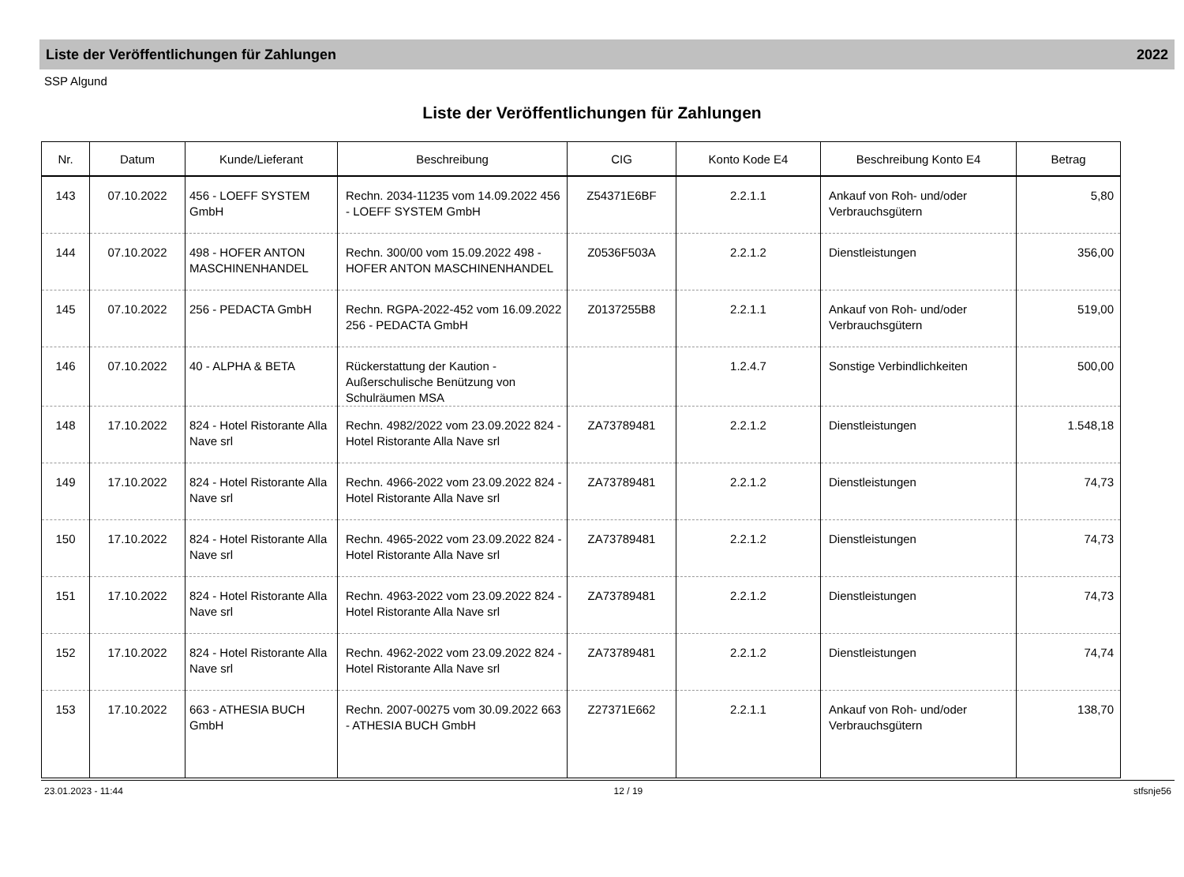Liste der Veröffentlichungen für Zahlungen 2022
SSP Algund
Liste der Veröffentlichungen für Zahlungen
| Nr. | Datum | Kunde/Lieferant | Beschreibung | CIG | Konto Kode E4 | Beschreibung Konto E4 | Betrag |
| --- | --- | --- | --- | --- | --- | --- | --- |
| 143 | 07.10.2022 | 456 - LOEFF SYSTEM GmbH | Rechn. 2034-11235 vom 14.09.2022 456 - LOEFF SYSTEM GmbH | Z54371E6BF | 2.2.1.1 | Ankauf von Roh- und/oder Verbrauchsgütern | 5,80 |
| 144 | 07.10.2022 | 498 - HOFER ANTON MASCHINENHANDEL | Rechn. 300/00 vom 15.09.2022 498 - HOFER ANTON MASCHINENHANDEL | Z0536F503A | 2.2.1.2 | Dienstleistungen | 356,00 |
| 145 | 07.10.2022 | 256 - PEDACTA GmbH | Rechn. RGPA-2022-452 vom 16.09.2022 256 - PEDACTA GmbH | Z0137255B8 | 2.2.1.1 | Ankauf von Roh- und/oder Verbrauchsgütern | 519,00 |
| 146 | 07.10.2022 | 40 - ALPHA & BETA | Rückerstattung der Kaution - Außerschulische Benützung von Schulräumen MSA | | 1.2.4.7 | Sonstige Verbindlichkeiten | 500,00 |
| 148 | 17.10.2022 | 824 - Hotel Ristorante Alla Nave srl | Rechn. 4982/2022 vom 23.09.2022 824 - Hotel Ristorante Alla Nave srl | ZA73789481 | 2.2.1.2 | Dienstleistungen | 1.548,18 |
| 149 | 17.10.2022 | 824 - Hotel Ristorante Alla Nave srl | Rechn. 4966-2022 vom 23.09.2022 824 - Hotel Ristorante Alla Nave srl | ZA73789481 | 2.2.1.2 | Dienstleistungen | 74,73 |
| 150 | 17.10.2022 | 824 - Hotel Ristorante Alla Nave srl | Rechn. 4965-2022 vom 23.09.2022 824 - Hotel Ristorante Alla Nave srl | ZA73789481 | 2.2.1.2 | Dienstleistungen | 74,73 |
| 151 | 17.10.2022 | 824 - Hotel Ristorante Alla Nave srl | Rechn. 4963-2022 vom 23.09.2022 824 - Hotel Ristorante Alla Nave srl | ZA73789481 | 2.2.1.2 | Dienstleistungen | 74,73 |
| 152 | 17.10.2022 | 824 - Hotel Ristorante Alla Nave srl | Rechn. 4962-2022 vom 23.09.2022 824 - Hotel Ristorante Alla Nave srl | ZA73789481 | 2.2.1.2 | Dienstleistungen | 74,74 |
| 153 | 17.10.2022 | 663 - ATHESIA BUCH GmbH | Rechn. 2007-00275 vom 30.09.2022 663 - ATHESIA BUCH GmbH | Z27371E662 | 2.2.1.1 | Ankauf von Roh- und/oder Verbrauchsgütern | 138,70 |
23.01.2023 - 11:44 12 / 19 stfsnje56